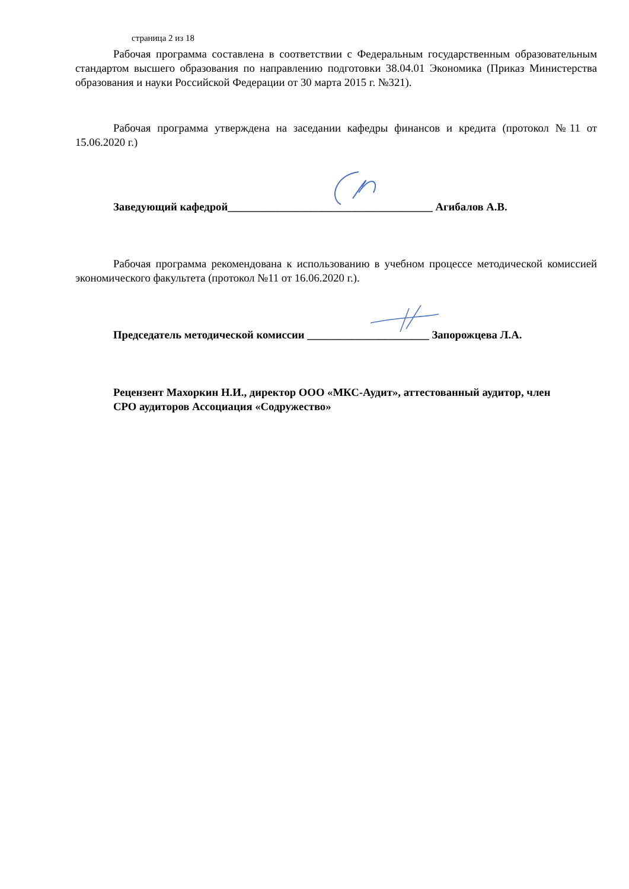страница 2 из 18
Рабочая программа составлена в соответствии с Федеральным государственным образо­вательным стандартом высшего образования по направлению подготовки 38.04.01 Экономика (Приказ Министерства образования и науки Российской Федерации от 30 марта 2015 г. №321).
Рабочая программа утверждена на заседании кафедры финансов и кредита (протокол №11 от 15.06.2020 г.)
Заведующий кафедрой_____________________________________ Агибалов А.В.
Рабочая программа рекомендована к использованию в учебном процессе методической комиссией экономического факультета (протокол №11 от 16.06.2020 г.).
Председатель методической комиссии ______________________ Запорожцева Л.А.
Рецензент Махоркин Н.И., директор ООО «МКС-Аудит», аттестованный аудитор, член СРО аудиторов Ассоциация «Содружество»